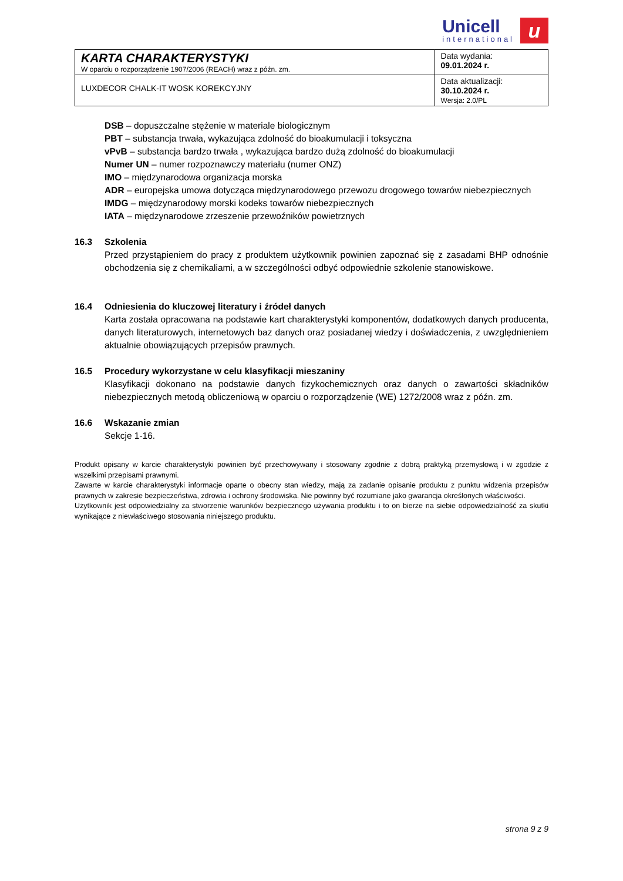Unicell
international
u
| KARTA CHARAKTERYSTYKI W oparciu o rozporządzenie 1907/2006 (REACH) wraz z późn. zm. | Data wydania: 09.01.2024 r. |
| LUXDECOR CHALK-IT WOSK KOREKCYJNY | Data aktualizacji: 30.10.2024 r. Wersja: 2.0/PL |
DSB – dopuszczalne stężenie w materiale biologicznym
PBT – substancja trwała, wykazująca zdolność do bioakumulacji i toksyczna
vPvB – substancja bardzo trwała , wykazująca bardzo dużą zdolność do bioakumulacji
Numer UN – numer rozpoznawczy materiału (numer ONZ)
IMO – międzynarodowa organizacja morska
ADR – europejska umowa dotycząca międzynarodowego przewozu drogowego towarów niebezpiecznych
IMDG – międzynarodowy morski kodeks towarów niebezpiecznych
IATA – międzynarodowe zrzeszenie przewoźników powietrznych
16.3 Szkolenia
Przed przystąpieniem do pracy z produktem użytkownik powinien zapoznać się z zasadami BHP odnośnie obchodzenia się z chemikaliami, a w szczególności odbyć odpowiednie szkolenie stanowiskowe.
16.4 Odniesienia do kluczowej literatury i źródeł danych
Karta została opracowana na podstawie kart charakterystyki komponentów, dodatkowych danych producenta, danych literaturowych, internetowych baz danych oraz posiadanej wiedzy i doświadczenia, z uwzględnieniem aktualnie obowiązujących przepisów prawnych.
16.5 Procedury wykorzystane w celu klasyfikacji mieszaniny
Klasyfikacji dokonano na podstawie danych fizykochemicznych oraz danych o zawartości składników niebezpiecznych metodą obliczeniową w oparciu o rozporządzenie (WE) 1272/2008 wraz z późn. zm.
16.6 Wskazanie zmian
Sekcje 1-16.
Produkt opisany w karcie charakterystyki powinien być przechowywany i stosowany zgodnie z dobrą praktyką przemysłową i w zgodzie z wszelkimi przepisami prawnymi.
Zawarte w karcie charakterystyki informacje oparte o obecny stan wiedzy, mają za zadanie opisanie produktu z punktu widzenia przepisów prawnych w zakresie bezpieczeństwa, zdrowia i ochrony środowiska. Nie powinny być rozumiane jako gwarancja określonych właściwości.
Użytkownik jest odpowiedzialny za stworzenie warunków bezpiecznego używania produktu i to on bierze na siebie odpowiedzialność za skutki wynikające z niewłaściwego stosowania niniejszego produktu.
strona 9 z 9